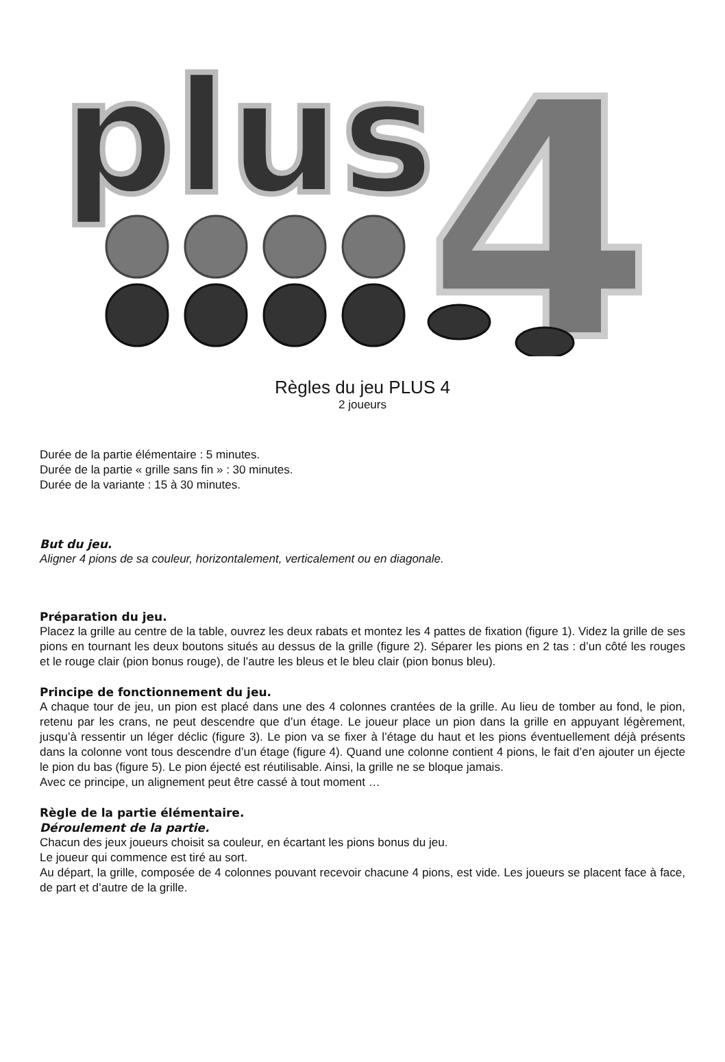plus
4
Règles du jeu PLUS 4
2 joueurs
Durée de la partie élémentaire : 5 minutes.
Durée de la partie « grille sans fin » : 30 minutes.
Durée de la variante : 15 à 30 minutes.
But du jeu.
Aligner 4 pions de sa couleur, horizontalement, verticalement ou en diagonale.
Préparation du jeu.
Placez la grille au centre de la table, ouvrez les deux rabats et montez les 4 pattes de fixation (figure 1). Videz la grille de ses pions en tournant les deux boutons situés au dessus de la grille (figure 2). Séparer les pions en 2 tas : d’un côté les rouges et le rouge clair (pion bonus rouge), de l’autre les bleus et le bleu clair (pion bonus bleu).
Principe de fonctionnement du jeu.
A chaque tour de jeu, un pion est placé dans une des 4 colonnes crantées de la grille. Au lieu de tomber au fond, le pion, retenu par les crans, ne peut descendre que d’un étage. Le joueur place un pion dans la grille en appuyant légèrement, jusqu’à ressentir un léger déclic (figure 3). Le pion va se fixer à l’étage du haut et les pions éventuellement déjà présents dans la colonne vont tous descendre d’un étage (figure 4). Quand une colonne contient 4 pions, le fait d’en ajouter un éjecte le pion du bas (figure 5). Le pion éjecté est réutilisable. Ainsi, la grille ne se bloque jamais.
Avec ce principe, un alignement peut être cassé à tout moment …
Règle de la partie élémentaire.
Déroulement de la partie.
Chacun des jeux joueurs choisit sa couleur, en écartant les pions bonus du jeu.
Le joueur qui commence est tiré au sort.
Au départ, la grille, composée de 4 colonnes pouvant recevoir chacune 4 pions, est vide. Les joueurs se placent face à face, de part et d’autre de la grille.